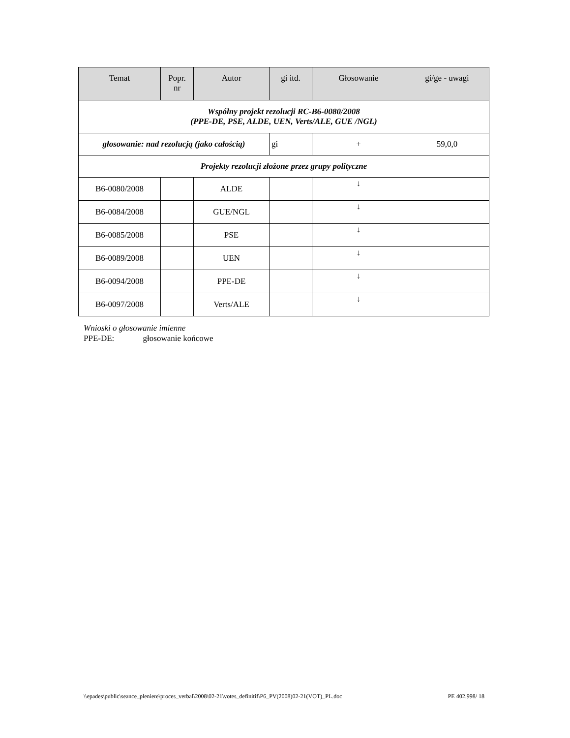| Temat | Popr. nr | Autor | gi itd. | Głosowanie | gi/ge - uwagi |
| --- | --- | --- | --- | --- | --- |
| Wspólny projekt rezolucji RC-B6-0080/2008 (PPE-DE, PSE, ALDE, UEN, Verts/ALE, GUE /NGL) | | | | | |
| głosowanie: nad rezolucją (jako całością) | | | gi | + | 59,0,0 |
| Projekty rezolucji złożone przez grupy polityczne | | | | | |
| B6-0080/2008 | | ALDE | | ↓ | |
| B6-0084/2008 | | GUE/NGL | | ↓ | |
| B6-0085/2008 | | PSE | | ↓ | |
| B6-0089/2008 | | UEN | | ↓ | |
| B6-0094/2008 | | PPE-DE | | ↓ | |
| B6-0097/2008 | | Verts/ALE | | ↓ | |
Wnioski o głosowanie imienne
PPE-DE: głosowanie końcowe
\\epades\public\seance_pleniere\proces_verbal\2008\02-21\votes_definitif\P6_PV(2008)02-21(VOT)_PL.doc PE 402.998/ 18